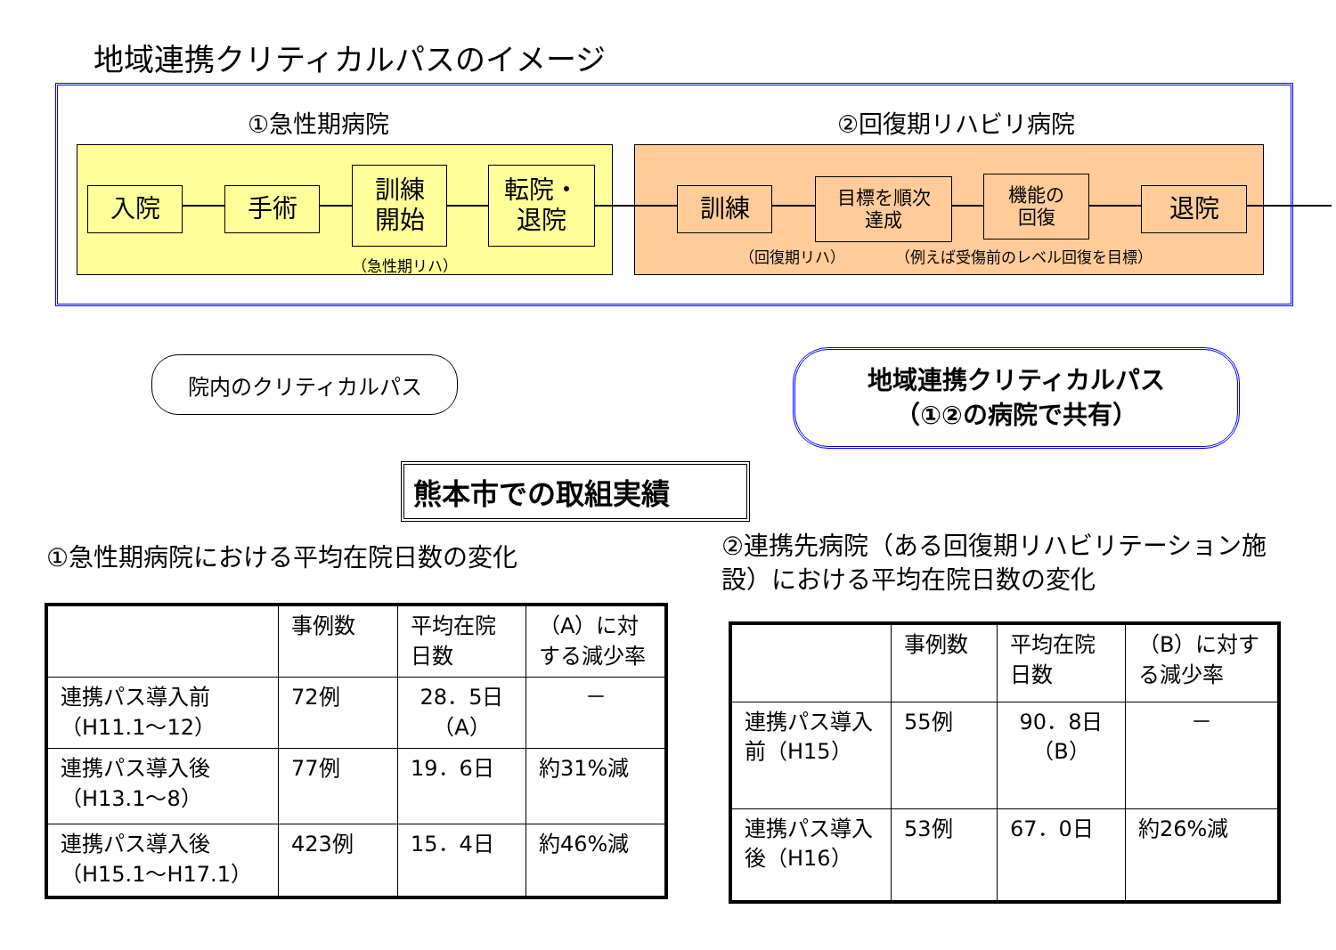地域連携クリティカルパスのイメージ
①急性期病院 ②回復期リハビリ病院
入院 手術
訓練
開始
転院・
退院
（急性期リハ）
訓練
目標を順次
達成
機能の
回復
退院
（回復期リハ） （例えば受傷前のレベル回復を目標）
院内のクリティカルパス
地域連携クリティカルパス
（①②の病院で共有）
熊本市での取組実績
①急性期病院における平均在院日数の変化
②連携先病院（ある回復期リハビリテーション施設）における平均在院日数の変化
| | 事例数 | 平均在院 日数 | （A）に対する減少率 |
| 連携パス導入前 （H11.1～12） | 72例 | 28．5日 （A） | － |
| 連携パス導入後 （H13.1～8） | 77例 | 19．6日 | 約31%減 |
| 連携パス導入後 （H15.1～H17.1） | 423例 | 15．4日 | 約46%減 |
| | 事例数 | 平均在院 日数 | （B）に対する減少率 |
| 連携パス導入前（H15） | 55例 | 90．8日 （B） | － |
| 連携パス導入後（H16） | 53例 | 67．0日 | 約26%減 |